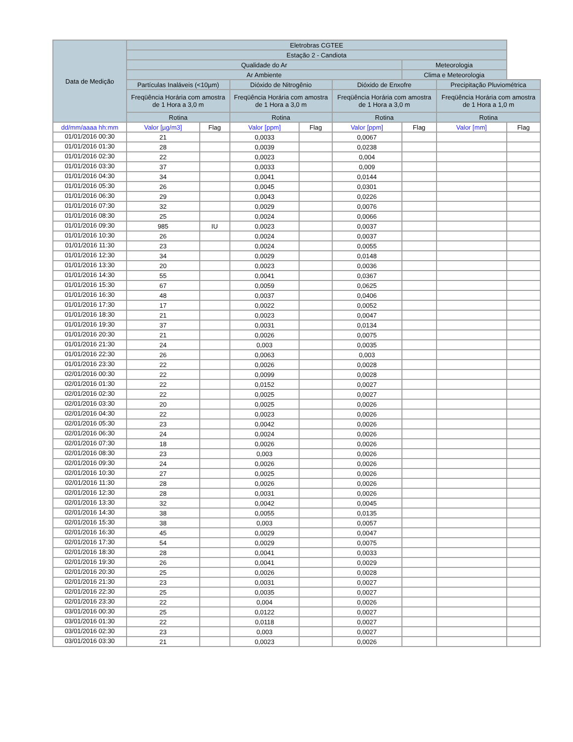| Data de Medição | Eletrobras CGTEE | | | | | | | |
| --- | --- | --- | --- | --- | --- | --- | --- | --- |
| | Estação 2 - Candiota | | | | | | | |
| | Qualidade do Ar | | | | | Meteorologia | | |
| | Ar Ambiente | | | | | Clima e Meteorologia | | |
| | Partículas Inaláveis (<10µm) | | Dióxido de Nitrogênio | | Dióxido de Enxofre | | Precipitação Pluviométrica | |
| | Freqüência Horária com amostra de 1 Hora a 3,0 m | | Freqüência Horária com amostra de 1 Hora a 3,0 m | | Freqüência Horária com amostra de 1 Hora a 3,0 m | | Freqüência Horária com amostra de 1 Hora a 1,0 m | |
| | Rotina | | Rotina | | Rotina | | Rotina | |
| dd/mm/aaaa hh:mm | Valor [µg/m3] | Flag | Valor [ppm] | Flag | Valor [ppm] | Flag | Valor [mm] | Flag |
| 01/01/2016 00:30 | 21 | | 0,0033 | | 0,0067 | | | |
| 01/01/2016 01:30 | 28 | | 0,0039 | | 0,0238 | | | |
| 01/01/2016 02:30 | 22 | | 0,0023 | | 0,004 | | | |
| 01/01/2016 03:30 | 37 | | 0,0033 | | 0,009 | | | |
| 01/01/2016 04:30 | 34 | | 0,0041 | | 0,0144 | | | |
| 01/01/2016 05:30 | 26 | | 0,0045 | | 0,0301 | | | |
| 01/01/2016 06:30 | 29 | | 0,0043 | | 0,0226 | | | |
| 01/01/2016 07:30 | 32 | | 0,0029 | | 0,0076 | | | |
| 01/01/2016 08:30 | 25 | | 0,0024 | | 0,0066 | | | |
| 01/01/2016 09:30 | 985 | IU | 0,0023 | | 0,0037 | | | |
| 01/01/2016 10:30 | 26 | | 0,0024 | | 0,0037 | | | |
| 01/01/2016 11:30 | 23 | | 0,0024 | | 0,0055 | | | |
| 01/01/2016 12:30 | 34 | | 0,0029 | | 0,0148 | | | |
| 01/01/2016 13:30 | 20 | | 0,0023 | | 0,0036 | | | |
| 01/01/2016 14:30 | 55 | | 0,0041 | | 0,0367 | | | |
| 01/01/2016 15:30 | 67 | | 0,0059 | | 0,0625 | | | |
| 01/01/2016 16:30 | 48 | | 0,0037 | | 0,0406 | | | |
| 01/01/2016 17:30 | 17 | | 0,0022 | | 0,0052 | | | |
| 01/01/2016 18:30 | 21 | | 0,0023 | | 0,0047 | | | |
| 01/01/2016 19:30 | 37 | | 0,0031 | | 0,0134 | | | |
| 01/01/2016 20:30 | 21 | | 0,0026 | | 0,0075 | | | |
| 01/01/2016 21:30 | 24 | | 0,003 | | 0,0035 | | | |
| 01/01/2016 22:30 | 26 | | 0,0063 | | 0,003 | | | |
| 01/01/2016 23:30 | 22 | | 0,0026 | | 0,0028 | | | |
| 02/01/2016 00:30 | 22 | | 0,0099 | | 0,0028 | | | |
| 02/01/2016 01:30 | 22 | | 0,0152 | | 0,0027 | | | |
| 02/01/2016 02:30 | 22 | | 0,0025 | | 0,0027 | | | |
| 02/01/2016 03:30 | 20 | | 0,0025 | | 0,0026 | | | |
| 02/01/2016 04:30 | 22 | | 0,0023 | | 0,0026 | | | |
| 02/01/2016 05:30 | 23 | | 0,0042 | | 0,0026 | | | |
| 02/01/2016 06:30 | 24 | | 0,0024 | | 0,0026 | | | |
| 02/01/2016 07:30 | 18 | | 0,0026 | | 0,0026 | | | |
| 02/01/2016 08:30 | 23 | | 0,003 | | 0,0026 | | | |
| 02/01/2016 09:30 | 24 | | 0,0026 | | 0,0026 | | | |
| 02/01/2016 10:30 | 27 | | 0,0025 | | 0,0026 | | | |
| 02/01/2016 11:30 | 28 | | 0,0026 | | 0,0026 | | | |
| 02/01/2016 12:30 | 28 | | 0,0031 | | 0,0026 | | | |
| 02/01/2016 13:30 | 32 | | 0,0042 | | 0,0045 | | | |
| 02/01/2016 14:30 | 38 | | 0,0055 | | 0,0135 | | | |
| 02/01/2016 15:30 | 38 | | 0,003 | | 0,0057 | | | |
| 02/01/2016 16:30 | 45 | | 0,0029 | | 0,0047 | | | |
| 02/01/2016 17:30 | 54 | | 0,0029 | | 0,0075 | | | |
| 02/01/2016 18:30 | 28 | | 0,0041 | | 0,0033 | | | |
| 02/01/2016 19:30 | 26 | | 0,0041 | | 0,0029 | | | |
| 02/01/2016 20:30 | 25 | | 0,0026 | | 0,0028 | | | |
| 02/01/2016 21:30 | 23 | | 0,0031 | | 0,0027 | | | |
| 02/01/2016 22:30 | 25 | | 0,0035 | | 0,0027 | | | |
| 02/01/2016 23:30 | 22 | | 0,004 | | 0,0026 | | | |
| 03/01/2016 00:30 | 25 | | 0,0122 | | 0,0027 | | | |
| 03/01/2016 01:30 | 22 | | 0,0118 | | 0,0027 | | | |
| 03/01/2016 02:30 | 23 | | 0,003 | | 0,0027 | | | |
| 03/01/2016 03:30 | 21 | | 0,0023 | | 0,0026 | | | |